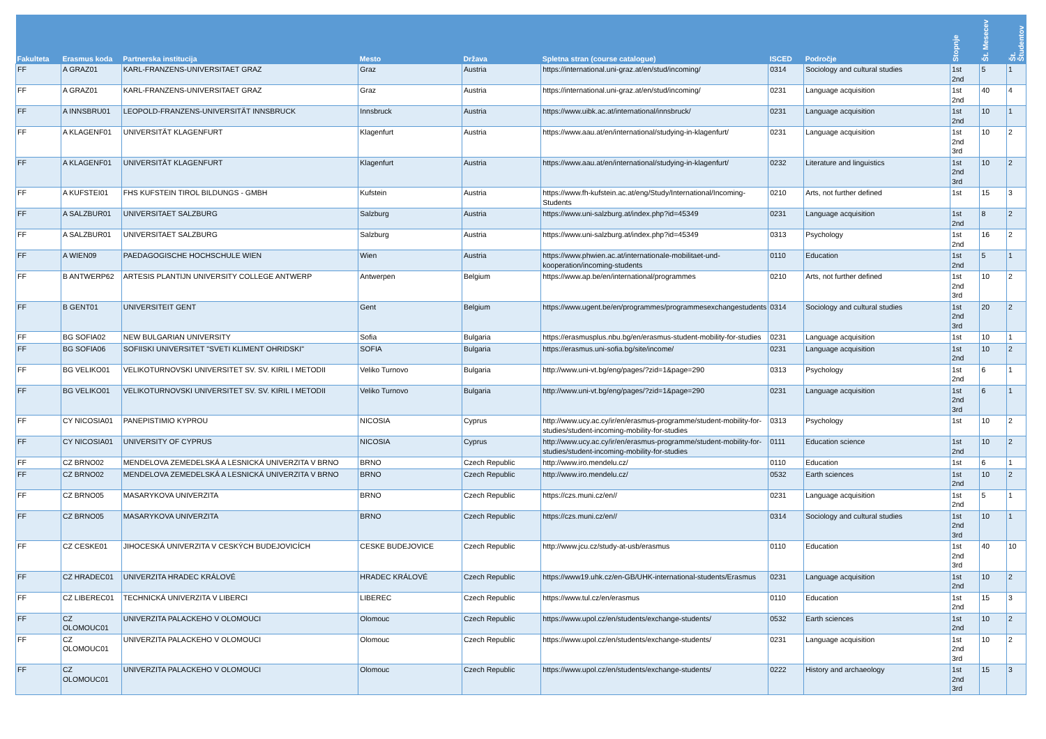| Fakulteta | Erasmus koda | Partnerska institucija | Mesto | Država | Spletna stran (course catalogue) | ISCED | Področje | Stopnje | Št. Mesecev | Št. Študentov |
| --- | --- | --- | --- | --- | --- | --- | --- | --- | --- | --- |
| FF | A GRAZ01 | KARL-FRANZENS-UNIVERSITAET GRAZ | Graz | Austria | https://international.uni-graz.at/en/stud/incoming/ | 0314 | Sociology and cultural studies | 1st 2nd | 5 | 1 |
| FF | A GRAZ01 | KARL-FRANZENS-UNIVERSITAET GRAZ | Graz | Austria | https://international.uni-graz.at/en/stud/incoming/ | 0231 | Language acquisition | 1st 2nd | 40 | 4 |
| FF | A INNSBRU01 | LEOPOLD-FRANZENS-UNIVERSITÄT INNSBRUCK | Innsbruck | Austria | https://www.uibk.ac.at/international/innsbruck/ | 0231 | Language acquisition | 1st 2nd | 10 | 1 |
| FF | A KLAGENF01 | UNIVERSITÄT KLAGENFURT | Klagenfurt | Austria | https://www.aau.at/en/international/studying-in-klagenfurt/ | 0231 | Language acquisition | 1st 2nd 3rd | 10 | 2 |
| FF | A KLAGENF01 | UNIVERSITÄT KLAGENFURT | Klagenfurt | Austria | https://www.aau.at/en/international/studying-in-klagenfurt/ | 0232 | Literature and linguistics | 1st 2nd 3rd | 10 | 2 |
| FF | A KUFSTEI01 | FHS KUFSTEIN TIROL BILDUNGS - GMBH | Kufstein | Austria | https://www.fh-kufstein.ac.at/eng/Study/International/Incoming-Students | 0210 | Arts, not further defined | 1st | 15 | 3 |
| FF | A SALZBUR01 | UNIVERSITAET SALZBURG | Salzburg | Austria | https://www.uni-salzburg.at/index.php?id=45349 | 0231 | Language acquisition | 1st 2nd | 8 | 2 |
| FF | A SALZBUR01 | UNIVERSITAET SALZBURG | Salzburg | Austria | https://www.uni-salzburg.at/index.php?id=45349 | 0313 | Psychology | 1st 2nd | 16 | 2 |
| FF | A WIEN09 | PAEDAGOGISCHE HOCHSCHULE WIEN | Wien | Austria | https://www.phwien.ac.at/internationale-mobilitaet-und-kooperation/incoming-students | 0110 | Education | 1st 2nd | 5 | 1 |
| FF | B ANTWERP62 | ARTESIS PLANTIJN UNIVERSITY COLLEGE ANTWERP | Antwerpen | Belgium | https://www.ap.be/en/international/programmes | 0210 | Arts, not further defined | 1st 2nd 3rd | 10 | 2 |
| FF | B GENT01 | UNIVERSITEIT GENT | Gent | Belgium | https://www.ugent.be/en/programmes/programmesexchangestudents | 0314 | Sociology and cultural studies | 1st 2nd 3rd | 20 | 2 |
| FF | BG SOFIA02 | NEW BULGARIAN UNIVERSITY | Sofia | Bulgaria | https://erasmusplus.nbu.bg/en/erasmus-student-mobility-for-studies | 0231 | Language acquisition | 1st | 10 | 1 |
| FF | BG SOFIA06 | SOFIISKI UNIVERSITET "SVETI KLIMENT OHRIDSKI" | SOFIA | Bulgaria | https://erasmus.uni-sofia.bg/site/income/ | 0231 | Language acquisition | 1st 2nd | 10 | 2 |
| FF | BG VELIKO01 | VELIKOTURNOVSKI UNIVERSITET SV. SV. KIRIL I METODII | Veliko Turnovo | Bulgaria | http://www.uni-vt.bg/eng/pages/?zid=1&page=290 | 0313 | Psychology | 1st 2nd | 6 | 1 |
| FF | BG VELIKO01 | VELIKOTURNOVSKI UNIVERSITET SV. SV. KIRIL I METODII | Veliko Turnovo | Bulgaria | http://www.uni-vt.bg/eng/pages/?zid=1&page=290 | 0231 | Language acquisition | 1st 2nd 3rd | 6 | 1 |
| FF | CY NICOSIA01 | PANEPISTIMIO KYPROU | NICOSIA | Cyprus | http://www.ucy.ac.cy/ir/en/erasmus-programme/student-mobility-for-studies/student-incoming-mobility-for-studies | 0313 | Psychology | 1st | 10 | 2 |
| FF | CY NICOSIA01 | UNIVERSITY OF CYPRUS | NICOSIA | Cyprus | http://www.ucy.ac.cy/ir/en/erasmus-programme/student-mobility-for-studies/student-incoming-mobility-for-studies | 0111 | Education science | 1st 2nd | 10 | 2 |
| FF | CZ BRNO02 | MENDELOVA ZEMEDELSKÁ A LESNICKÁ UNIVERZITA V BRNO | BRNO | Czech Republic | http://www.iro.mendelu.cz/ | 0110 | Education | 1st | 6 | 1 |
| FF | CZ BRNO02 | MENDELOVA ZEMEDELSKÁ A LESNICKÁ UNIVERZITA V BRNO | BRNO | Czech Republic | http://www.iro.mendelu.cz/ | 0532 | Earth sciences | 1st 2nd | 10 | 2 |
| FF | CZ BRNO05 | MASARYKOVA UNIVERZITA | BRNO | Czech Republic | https://czs.muni.cz/en// | 0231 | Language acquisition | 1st 2nd | 5 | 1 |
| FF | CZ BRNO05 | MASARYKOVA UNIVERZITA | BRNO | Czech Republic | https://czs.muni.cz/en// | 0314 | Sociology and cultural studies | 1st 2nd 3rd | 10 | 1 |
| FF | CZ CESKE01 | JIHOCESKÁ UNIVERZITA V CESKÝCH BUDEJOVICÍCH | CESKE BUDEJOVICE | Czech Republic | http://www.jcu.cz/study-at-usb/erasmus | 0110 | Education | 1st 2nd 3rd | 40 | 10 |
| FF | CZ HRADEC01 | UNIVERZITA HRADEC KRÁLOVÉ | HRADEC KRÁLOVÉ | Czech Republic | https://www19.uhk.cz/en-GB/UHK-international-students/Erasmus | 0231 | Language acquisition | 1st 2nd | 10 | 2 |
| FF | CZ LIBEREC01 | TECHNICKÁ UNIVERZITA V LIBERCI | LIBEREC | Czech Republic | https://www.tul.cz/en/erasmus | 0110 | Education | 1st 2nd | 15 | 3 |
| FF | CZ OLOMOUC01 | UNIVERZITA PALACKEHO V OLOMOUCI | Olomouc | Czech Republic | https://www.upol.cz/en/students/exchange-students/ | 0532 | Earth sciences | 1st 2nd | 10 | 2 |
| FF | CZ OLOMOUC01 | UNIVERZITA PALACKEHO V OLOMOUCI | Olomouc | Czech Republic | https://www.upol.cz/en/students/exchange-students/ | 0231 | Language acquisition | 1st 2nd 3rd | 10 | 2 |
| FF | CZ OLOMOUC01 | UNIVERZITA PALACKEHO V OLOMOUCI | Olomouc | Czech Republic | https://www.upol.cz/en/students/exchange-students/ | 0222 | History and archaeology | 1st 2nd 3rd | 15 | 3 |